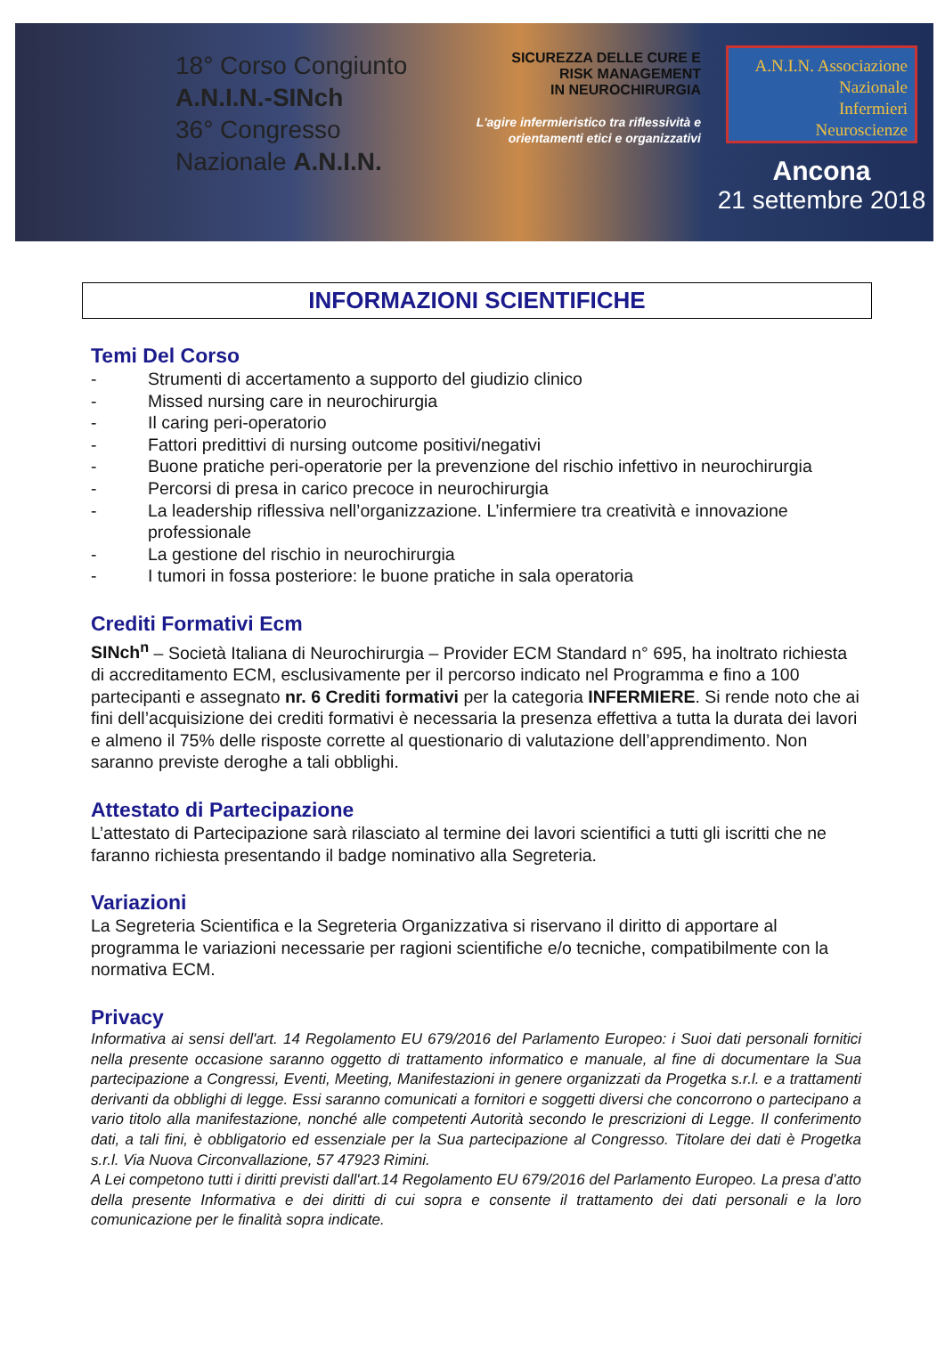18° Corso Congiunto
A.N.I.N.-SINch
36° Congresso
Nazionale A.N.I.N.
SICUREZZA DELLE CURE E
RISK MANAGEMENT
IN NEUROCHIRURGIA
L'agire infermieristico tra riflessività e orientamenti etici e organizzativi
A.N.I.N. Associazione
Nazionale
Infermieri
Neuroscienze
Ancona
21 settembre 2018
INFORMAZIONI SCIENTIFICHE
Temi Del Corso
- Strumenti di accertamento a supporto del giudizio clinico
- Missed nursing care in neurochirurgia
- Il caring peri-operatorio
- Fattori predittivi di nursing outcome positivi/negativi
- Buone pratiche peri-operatorie per la prevenzione del rischio infettivo in neurochirurgia
- Percorsi di presa in carico precoce in neurochirurgia
- La leadership riflessiva nell’organizzazione. L’infermiere tra creatività e innovazione professionale
- La gestione del rischio in neurochirurgia
- I tumori in fossa posteriore: le buone pratiche in sala operatoria
Crediti Formativi Ecm
SINch<sup>n</sup> – Società Italiana di Neurochirurgia – Provider ECM Standard n° 695, ha inoltrato richiesta di accreditamento ECM, esclusivamente per il percorso indicato nel Programma e fino a 100 partecipanti e assegnato nr. 6 Crediti formativi per la categoria INFERMIERE. Si rende noto che ai fini dell’acquisizione dei crediti formativi è necessaria la presenza effettiva a tutta la durata dei lavori e almeno il 75% delle risposte corrette al questionario di valutazione dell’apprendimento. Non saranno previste deroghe a tali obblighi.
Attestato di Partecipazione
L’attestato di Partecipazione sarà rilasciato al termine dei lavori scientifici a tutti gli iscritti che ne faranno richiesta presentando il badge nominativo alla Segreteria.
Variazioni
La Segreteria Scientifica e la Segreteria Organizzativa si riservano il diritto di apportare al programma le variazioni necessarie per ragioni scientifiche e/o tecniche, compatibilmente con la normativa ECM.
Privacy
Informativa ai sensi dell'art. 14 Regolamento EU 679/2016 del Parlamento Europeo: i Suoi dati personali fornitici nella presente occasione saranno oggetto di trattamento informatico e manuale, al fine di documentare la Sua partecipazione a Congressi, Eventi, Meeting, Manifestazioni in genere organizzati da Progetka s.r.l. e a trattamenti derivanti da obblighi di legge. Essi saranno comunicati a fornitori e soggetti diversi che concorrono o partecipano a vario titolo alla manifestazione, nonché alle competenti Autorità secondo le prescrizioni di Legge. Il conferimento dati, a tali fini, è obbligatorio ed essenziale per la Sua partecipazione al Congresso. Titolare dei dati è Progetka s.r.l. Via Nuova Circonvallazione, 57 47923 Rimini.
A Lei competono tutti i diritti previsti dall'art.14 Regolamento EU 679/2016 del Parlamento Europeo. La presa d’atto della presente Informativa e dei diritti di cui sopra e consente il trattamento dei dati personali e la loro comunicazione per le finalità sopra indicate.